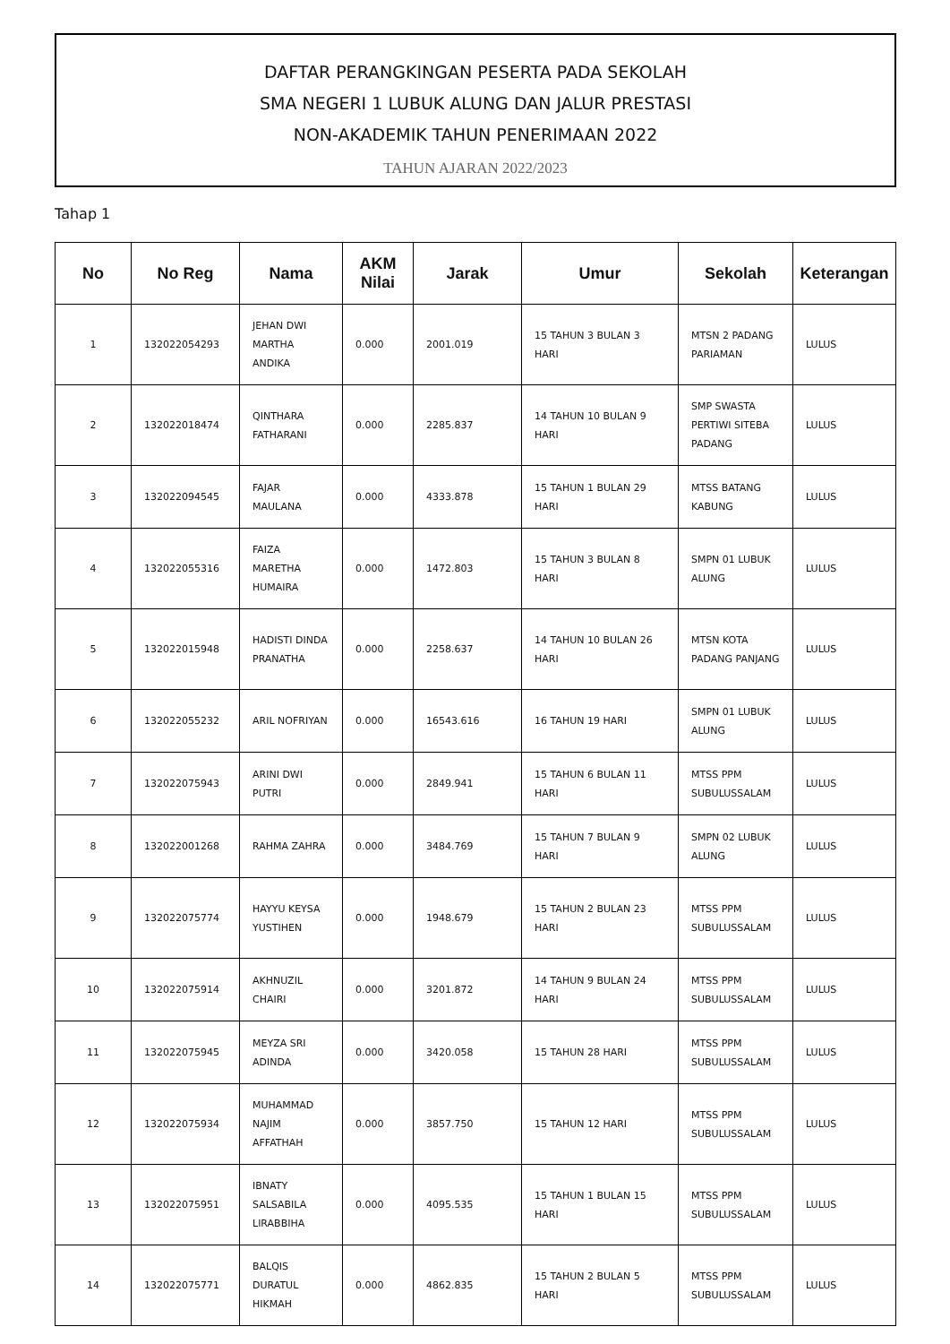DAFTAR PERANGKINGAN PESERTA PADA SEKOLAH
SMA NEGERI 1 LUBUK ALUNG DAN JALUR PRESTASI
NON-AKADEMIK TAHUN PENERIMAAN 2022
TAHUN AJARAN 2022/2023
Tahap 1
| No | No Reg | Nama | AKM Nilai | Jarak | Umur | Sekolah | Keterangan |
| --- | --- | --- | --- | --- | --- | --- | --- |
| 1 | 132022054293 | JEHAN DWI MARTHA ANDIKA | 0.000 | 2001.019 | 15 TAHUN 3 BULAN 3 HARI | MTSN 2 PADANG PARIAMAN | LULUS |
| 2 | 132022018474 | QINTHARA FATHARANI | 0.000 | 2285.837 | 14 TAHUN 10 BULAN 9 HARI | SMP SWASTA PERTIWI SITEBA PADANG | LULUS |
| 3 | 132022094545 | FAJAR MAULANA | 0.000 | 4333.878 | 15 TAHUN 1 BULAN 29 HARI | MTSS BATANG KABUNG | LULUS |
| 4 | 132022055316 | FAIZA MARETHA HUMAIRA | 0.000 | 1472.803 | 15 TAHUN 3 BULAN 8 HARI | SMPN 01 LUBUK ALUNG | LULUS |
| 5 | 132022015948 | HADISTI DINDA PRANATHA | 0.000 | 2258.637 | 14 TAHUN 10 BULAN 26 HARI | MTSN KOTA PADANG PANJANG | LULUS |
| 6 | 132022055232 | ARIL NOFRIYAN | 0.000 | 16543.616 | 16 TAHUN 19 HARI | SMPN 01 LUBUK ALUNG | LULUS |
| 7 | 132022075943 | ARINI DWI PUTRI | 0.000 | 2849.941 | 15 TAHUN 6 BULAN 11 HARI | MTSS PPM SUBULUSSALAM | LULUS |
| 8 | 132022001268 | RAHMA ZAHRA | 0.000 | 3484.769 | 15 TAHUN 7 BULAN 9 HARI | SMPN 02 LUBUK ALUNG | LULUS |
| 9 | 132022075774 | HAYYU KEYSA YUSTIHEN | 0.000 | 1948.679 | 15 TAHUN 2 BULAN 23 HARI | MTSS PPM SUBULUSSALAM | LULUS |
| 10 | 132022075914 | AKHNUZIL CHAIRI | 0.000 | 3201.872 | 14 TAHUN 9 BULAN 24 HARI | MTSS PPM SUBULUSSALAM | LULUS |
| 11 | 132022075945 | MEYZA SRI ADINDA | 0.000 | 3420.058 | 15 TAHUN 28 HARI | MTSS PPM SUBULUSSALAM | LULUS |
| 12 | 132022075934 | MUHAMMAD NAJIM AFFATHAH | 0.000 | 3857.750 | 15 TAHUN 12 HARI | MTSS PPM SUBULUSSALAM | LULUS |
| 13 | 132022075951 | IBNATY SALSABILA LIRABBIHA | 0.000 | 4095.535 | 15 TAHUN 1 BULAN 15 HARI | MTSS PPM SUBULUSSALAM | LULUS |
| 14 | 132022075771 | BALQIS DURATUL HIKMAH | 0.000 | 4862.835 | 15 TAHUN 2 BULAN 5 HARI | MTSS PPM SUBULUSSALAM | LULUS |